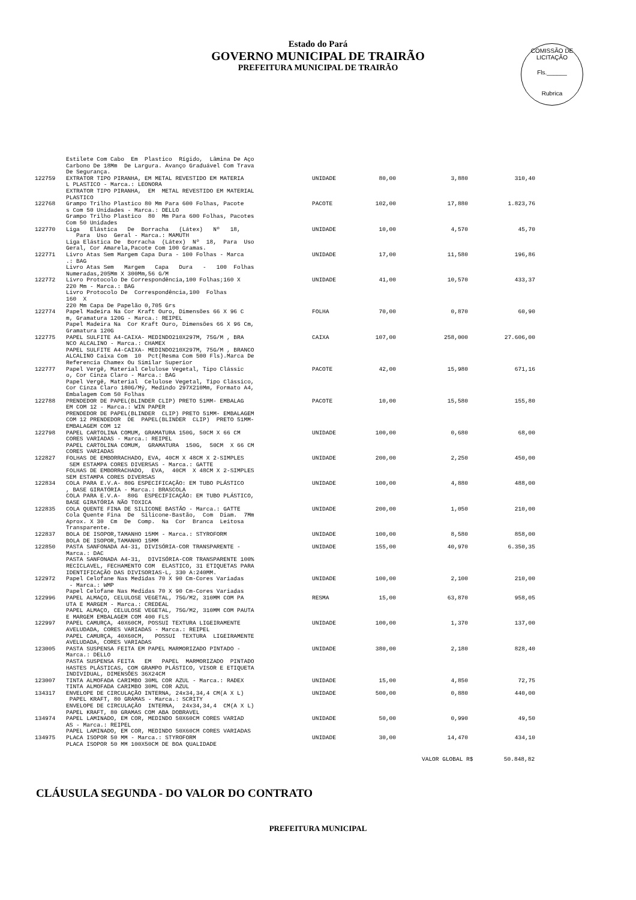Estado do Pará
GOVERNO MUNICIPAL DE TRAIRÃO
PREFEITURA MUNICIPAL DE TRAIRÃO
COMISSÃO DE LICITAÇÃO
Fls.______
Rubrica
| | Estilete Com Cabo Em Plastico Rígido, Lâmina De Aço Carbono De 18Mm De Largura. Avanço Graduável Com Trava De Segurança. | | | | |
| 122759 | EXTRATOR TIPO PIRANHA, EM METAL REVESTIDO EM MATERIA L PLASTICO - Marca.: LEONORA EXTRATOR TIPO PIRANHA, EM METAL REVESTIDO EM MATERIAL PLASTICO | UNIDADE | 80,00 | 3,880 | 310,40 |
| 122768 | Grampo Trilho Plastico 80 Mm Para 600 Folhas, Pacote s Com 50 Unidades - Marca.: DELLO Grampo Trilho Plastico 80 Mm Para 600 Folhas, Pacotes Com 50 Unidades | PACOTE | 102,00 | 17,880 | 1.823,76 |
| 122770 | Liga Elástica De Borracha (Látex) Nº 18, Para Uso Geral - Marca.: MAMUTH Liga Elástica De Borracha (Látex) Nº 18, Para Uso Geral, Cor Amarela,Pacote Com 100 Gramas. | UNIDADE | 10,00 | 4,570 | 45,70 |
| 122771 | Livro Atas Sem Margem Capa Dura - 100 Folhas - Marca .: BAG Livro Atas Sem Margem Capa Dura - 100 Folhas Numeradas,205Mm X 300Mm,56 G/M | UNIDADE | 17,00 | 11,580 | 196,86 |
| 122772 | Livro Protocolo De Correspondência,100 Folhas;160 X 220 Mm - Marca.: BAG Livro Protocolo De Correspondência,100 Folhas 160 X 220 Mm Capa De Papelão 0,705 Grs | UNIDADE | 41,00 | 10,570 | 433,37 |
| 122774 | Papel Madeira Na Cor Kraft Ouro, Dimensões 66 X 96 C m, Gramatura 120G - Marca.: REIPEL Papel Madeira Na Cor Kraft Ouro, Dimensões 66 X 96 Cm, Gramatura 120G | FOLHA | 70,00 | 0,870 | 60,90 |
| 122775 | PAPEL SULFITE A4-CAIXA- MEDINDO210X297M, 75G/M , BRA NCO ALCALINO - Marca.: CHAMEX PAPEL SULFITE A4-CAIXA- MEDINDO210X297M, 75G/M , BRANCO ALCALINO Caixa Com 10 Pct(Resma Com 500 Fls).Marca De Referencia Chamex Ou Similar Superior | CAIXA | 107,00 | 258,000 | 27.606,00 |
| 122777 | Papel Vergê, Material Celulose Vegetal, Tipo Clássic o, Cor Cinza Claro - Marca.: BAG Papel Vergê, Material Celulose Vegetal, Tipo Clássico, Cor Cinza Claro 180G/Mý, Medindo 297X210Mm, Formato A4, Embalagem Com 50 Folhas | PACOTE | 42,00 | 15,980 | 671,16 |
| 122788 | PRENDEDOR DE PAPEL(BLINDER CLIP) PRETO 51MM- EMBALAG EM COM 12 - Marca.: WIN PAPER PRENDEDOR DE PAPEL(BLINDER CLIP) PRETO 51MM- EMBALAGEM COM 12 PRENDEDOR DE PAPEL(BLINDER CLIP) PRETO 51MM- EMBALAGEM COM 12 | PACOTE | 10,00 | 15,580 | 155,80 |
| 122798 | PAPEL CARTOLINA COMUM, GRAMATURA 150G, 50CM X 66 CM CORES VARIADAS - Marca.: REIPEL PAPEL CARTOLINA COMUM, GRAMATURA 150G, 50CM X 66 CM CORES VARIADAS | UNIDADE | 100,00 | 0,680 | 68,00 |
| 122827 | FOLHAS DE EMBORRACHADO, EVA, 40CM X 48CM X 2-SIMPLES SEM ESTAMPA CORES DIVERSAS - Marca.: GATTE FOLHAS DE EMBORRACHADO, EVA, 40CM X 48CM X 2-SIMPLES SEM ESTAMPA CORES DIVERSAS | UNIDADE | 200,00 | 2,250 | 450,00 |
| 122834 | COLA PARA E.V.A- 80G ESPECIFICAÇÃO: EM TUBO PLÁSTICO , BASE GIRATÓRIA - Marca.: BRASCOLA COLA PARA E.V.A- 80G ESPECIFICAÇÃO: EM TUBO PLÁSTICO, BASE GIRATÓRIA NÃO TOXICA | UNIDADE | 100,00 | 4,880 | 488,00 |
| 122835 | COLA QUENTE FINA DE SILICONE BASTÃO - Marca.: GATTE Cola Quente Fina De Silicone-Bastão, Com Diam. 7Mm Aprox. X 30 Cm De Comp. Na Cor Branca Leitosa Transparente. | UNIDADE | 200,00 | 1,050 | 210,00 |
| 122837 | BOLA DE ISOPOR,TAMANHO 15MM - Marca.: STYROFORM BOLA DE ISOPOR,TAMANHO 15MM | UNIDADE | 100,00 | 8,580 | 858,00 |
| 122850 | PASTA SANFONADA A4-31, DIVISÓRIA-COR TRANSPARENTE - Marca.: DAC PASTA SANFONADA A4-31, DIVISÓRIA-COR TRANSPARENTE 100% RECICLAVEL, FECHAMENTO COM ELASTICO, 31 ETIQUETAS PARA IDENTIFICAÇÃO DAS DIVISORIAS-L, 330 A:240MM. | UNIDADE | 155,00 | 40,970 | 6.350,35 |
| 122972 | Papel Celofane Nas Medidas 70 X 90 Cm-Cores Variadas - Marca.: WMP Papel Celofane Nas Medidas 70 X 90 Cm-Cores Variadas | UNIDADE | 100,00 | 2,100 | 210,00 |
| 122996 | PAPEL ALMAÇO, CELULOSE VEGETAL, 75G/M2, 310MM COM PA UTA E MARGEM - Marca.: CREDEAL PAPEL ALMAÇO, CELULOSE VEGETAL, 75G/M2, 310MM COM PAUTA E MARGEM EMBALAGEM COM 400 FLS | RESMA | 15,00 | 63,870 | 958,05 |
| 122997 | PAPEL CAMURÇA, 40X60CM, POSSUI TEXTURA LIGEIRAMENTE AVELUDADA, CORES VARIADAS - Marca.: REIPEL PAPEL CAMURÇA, 40X60CM, POSSUI TEXTURA LIGEIRAMENTE AVELUDADA, CORES VARIADAS | UNIDADE | 100,00 | 1,370 | 137,00 |
| 123005 | PASTA SUSPENSA FEITA EM PAPEL MARMORIZADO PINTADO - Marca.: DELLO PASTA SUSPENSA FEITA EM PAPEL MARMORIZADO PINTADO HASTES PLÁSTICAS, COM GRAMPO PLÁSTICO, VISOR E ETIQUETA INDIVIDUAL, DIMENSÕES 36X24CM | UNIDADE | 380,00 | 2,180 | 828,40 |
| 123007 | TINTA ALMOFADA CARIMBO 30ML COR AZUL - Marca.: RADEX TINTA ALMOFADA CARIMBO 30ML COR AZUL | UNIDADE | 15,00 | 4,850 | 72,75 |
| 134317 | ENVELOPE DE CIRCULAÇÃO INTERNA, 24x34,34,4 CM(A X L) PAPEL KRAFT, 80 GRAMAS - Marca.: SCRITY ENVELOPE DE CIRCULAÇÃO INTERNA, 24x34,34,4 CM(A X L) PAPEL KRAFT, 80 GRAMAS COM ABA DOBRAVEL | UNIDADE | 500,00 | 0,880 | 440,00 |
| 134974 | PAPEL LAMINADO, EM COR, MEDINDO 50X60CM CORES VARIAD AS - Marca.: REIPEL PAPEL LAMINADO, EM COR, MEDINDO 50X60CM CORES VARIADAS | UNIDADE | 50,00 | 0,990 | 49,50 |
| 134975 | PLACA ISOPOR 50 MM - Marca.: STYROFORM PLACA ISOPOR 50 MM 100X50CM DE BOA QUALIDADE | UNIDADE | 30,00 | 14,470 | 434,10 |
VALOR GLOBAL R$ 50.848,82
CLÁUSULA SEGUNDA - DO VALOR DO CONTRATO
PREFEITURA MUNICIPAL